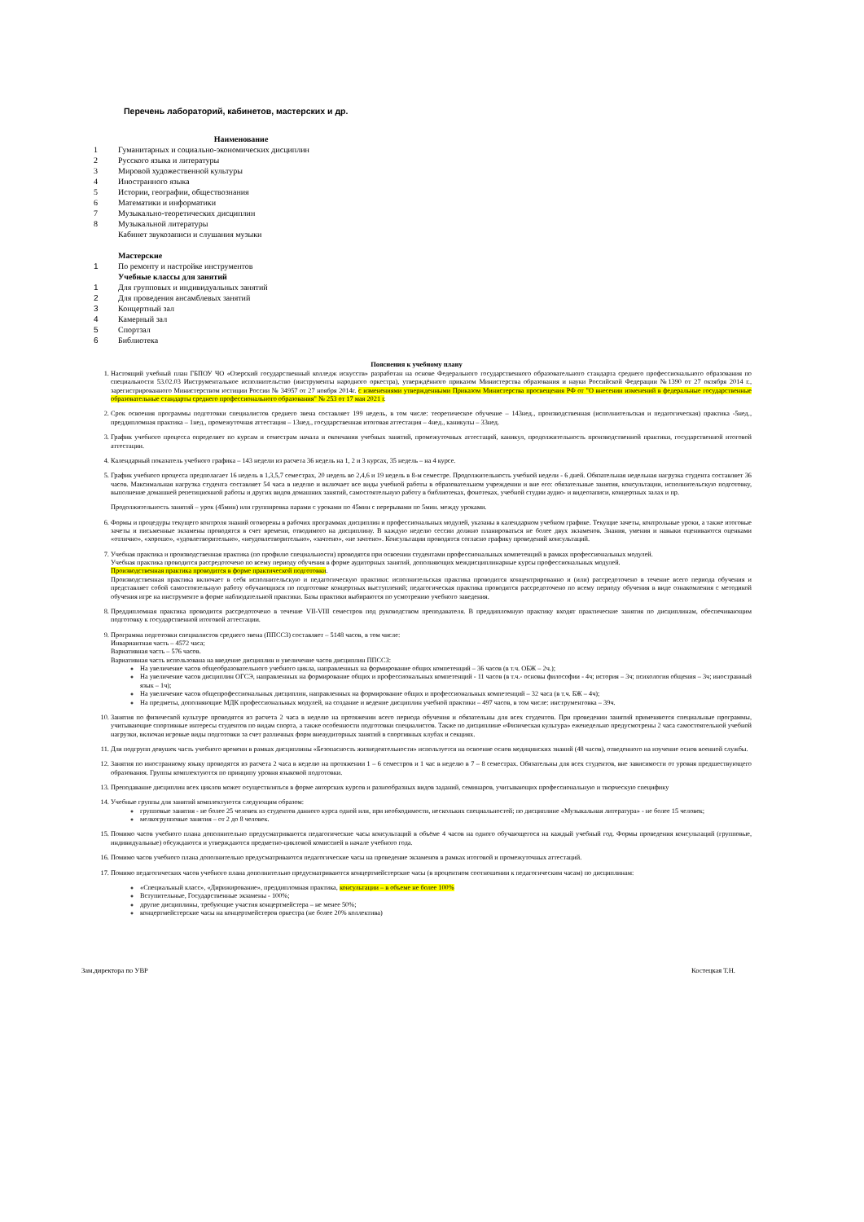Перечень лабораторий, кабинетов, мастерских и др.
| | Наименование |
| --- | --- |
| 1 | Гуманитарных и социально-экономических дисциплин |
| 2 | Русского языка и литературы |
| 3 | Мировой художественной культуры |
| 4 | Иностранного языка |
| 5 | Истории, географии, обществознания |
| 6 | Математики и информатики |
| 7 | Музыкально-теоретических дисциплин |
| 8 | Музыкальной литературы |
| | Кабинет звукозаписи и слушания музыки |
| | Мастерские |
| 1 | По ремонту и настройке инструментов |
| | Учебные классы для занятий |
| 1 | Для групповых и индивидуальных занятий |
| 2 | Для проведения ансамблевых занятий |
| 3 | Концертный зал |
| 4 | Камерный зал |
| 5 | Спортзал |
| 6 | Библиотека |
Пояснения к учебному плану
1. Настоящий учебный план ГБПОУ ЧО «Озерский государственный колледж искусств» разработан на основе Федерального государственного образовательного стандарта среднего профессионального образования по специальности 53.02.03 Инструментальное исполнительство (инструменты народного оркестра), утверждённого приказом Министерства образования и науки Российской Федерации №1390 от 27 октября 2014 г., зарегистрированного Министерством юстиции России № 34957 от 27 ноября 2014г. с изменениями утвержденными Приказом Министерства просвещения РФ от "О внесении изменений в федеральные государственные образовательные стандарты среднего профессионального образования" № 253 от 17 мая 2021 г.
2. Срок освоения программы подготовки специалистов среднего звена составляет 199 недель, в том числе: теоретическое обучение – 143нед., производственная (исполнительская и педагогическая) практика -5нед., преддипломная практика – 1нед., промежуточная аттестация – 13нед., государственная итоговая аттестация – 4нед., каникулы – 33нед.
3. График учебного процесса определяет по курсам и семестрам начала и окончания учебных занятий, промежуточных аттестаций, каникул, продолжительность производственной практики, государственной итоговой аттестации.
4. Календарный показатель учебного графика – 143 недели из расчета 36 недель на 1, 2 и 3 курсах, 35 недель – на 4 курсе.
5. График учебного процесса предполагает 16 недель в 1,3,5,7 семестрах, 20 недель во 2,4,6 и 19 недель в 8-м семестре. Продолжительность учебной недели - 6 дней. Обязательная недельная нагрузка студента составляет 36 часов. Максимальная нагрузка студента составляет 54 часа в неделю и включает все виды учебной работы в образовательном учреждении и вне его: обязательные занятия, консультации, исполнительскую подготовку, выполнение домашней репетиционной работы и других видов домашних занятий, самостоятельную работу в библиотеках, фонотеках, учебной студии аудио- и видеозаписи, концертных залах и пр.
Продолжительность занятий – урок (45мин) или группировка парами с уроками по 45мин с перерывами по 5мин. между уроками.
6. Формы и процедуры текущего контроля знаний оговорены в рабочих программах дисциплин и профессиональных модулей, указаны в календарном учебном графике. Текущие зачеты, контрольные уроки, а также итоговые зачеты и письменные экзамены проводятся в счет времени, отводимого на дисциплину. В каждую неделю сессии должно планироваться не более двух экзаменов. Знания, умения и навыки оцениваются оценками «отлично», «хорошо», «удовлетворительно», «неудовлетворительно», «зачтено», «не зачтено». Консультации проводятся согласно графику проведений консультаций.
7. Учебная практика и производственная практика (по профилю специальности) проводятся при освоении студентами профессиональных компетенций в рамках профессиональных модулей.
Учебная практика проводится рассредоточено по всему периоду обучения в форме аудиторных занятий, дополняющих междисциплинарные курсы профессиональных модулей.
Производственная практика проводится в форме практической подготовки.
Производственная практика включает в себя исполнительскую и педагогическую практики: исполнительская практика проводится концентрированно и (или) рассредоточено в течение всего периода обучения и представляет собой самостоятельную работу обучающихся по подготовке концертных выступлений; педагогическая практика проводится рассредоточено по всему периоду обучения в виде ознакомления с методикой обучения игре на инструменте в форме наблюдательной практики. Базы практики выбираются по усмотрению учебного заведения.
8. Преддипломная практика проводится рассредоточено в течение VII-VIII семестров под руководством преподавателя. В преддипломную практику входят практические занятия по дисциплинам, обеспечивающим подготовку к государственной итоговой аттестации.
9. Программа подготовки специалистов среднего звена (ППССЗ) составляет – 5148 часов, в том числе:
Инвариантная часть – 4572 часа;
Вариативная часть – 576 часов.
Вариативная часть использована на введение дисциплин и увеличение часов дисциплин ППССЗ:
На увеличение часов общеобразовательного учебного цикла, направленных на формирование общих компетенций – 36 часов (в т.ч. ОБЖ – 2ч.);
На увеличение часов дисциплин ОГСЭ, направленных на формирование общих и профессиональных компетенций - 11 часов (в т.ч.- основы философии - 4ч; история – 3ч; психология общения – 3ч; иностранный язык – 1ч);
На увеличение часов общепрофессиональных дисциплин, направленных на формирование общих и профессиональных компетенций – 32 часа (в т.ч. БЖ – 4ч);
На предметы, дополняющие МДК профессиональных модулей, на создание и ведение дисциплин учебной практики – 497 часов, в том числе: инструментовка – 39ч.
10. Занятия по физической культуре проводятся из расчета 2 часа в неделю на протяжении всего периода обучения и обязательны для всех студентов. При проведении занятий применяются специальные программы, учитывающие спортивные интересы студентов по видам спорта, а также особенности подготовки специалистов. Также по дисциплине «Физическая культура» еженедельно предусмотрены 2 часа самостоятельной учебной нагрузки, включая игровые виды подготовки за счет различных форм внеаудиторных занятий в спортивных клубах и секциях.
11. Для подгрупп девушек часть учебного времени в рамках дисциплины «Безопасность жизнедеятельности» используется на освоение основ медицинских знаний (48 часов), отведенного на изучение основ военной службы.
12. Занятия по иностранному языку проводятся из расчета 2 часа в неделю на протяжении 1 – 6 семестров и 1 час в неделю в 7 – 8 семестрах. Обязательны для всех студентов, вне зависимости от уровня предшествующего образования. Группы комплектуются по принципу уровня языковой подготовки.
13. Преподавание дисциплин всех циклов может осуществляться в форме авторских курсов и разнообразных видов заданий, семинаров, учитывающих профессиональную и творческую специфику
14. Учебные группы для занятий комплектуются следующим образом:
групповые занятия - не более 25 человек из студентов данного курса одной или, при необходимости, нескольких специальностей; по дисциплине «Музыкальная литература» - не более 15 человек;
мелкогрупповые занятия – от 2 до 8 человек.
15. Помимо часов учебного плана дополнительно предусматриваются педагогические часы консультаций в объёме 4 часов на одного обучающегося на каждый учебный год. Формы проведения консультаций (групповые, индивидуальные) обсуждаются и утверждаются предметно-цикловой комиссией в начале учебного года.
16. Помимо часов учебного плана дополнительно предусматриваются педагогические часы на проведение экзаменов в рамках итоговой и промежуточных аттестаций.
17. Помимо педагогических часов учебного плана дополнительно предусматриваются концертмейстерские часы (в процентном соотношении к педагогическим часам) по дисциплинам:
«Специальный класс», «Дирижирование», преддипломная практика, консультации – в объеме не более 100%
Вступительные, Государственные экзамены - 100%;
другие дисциплины, требующие участия концертмейстера – не менее 50%;
концертмейстерские часы на концертмейстеров оркестра (не более 20% коллектива)
Зам.директора по УВР Костецкая Т.Н.